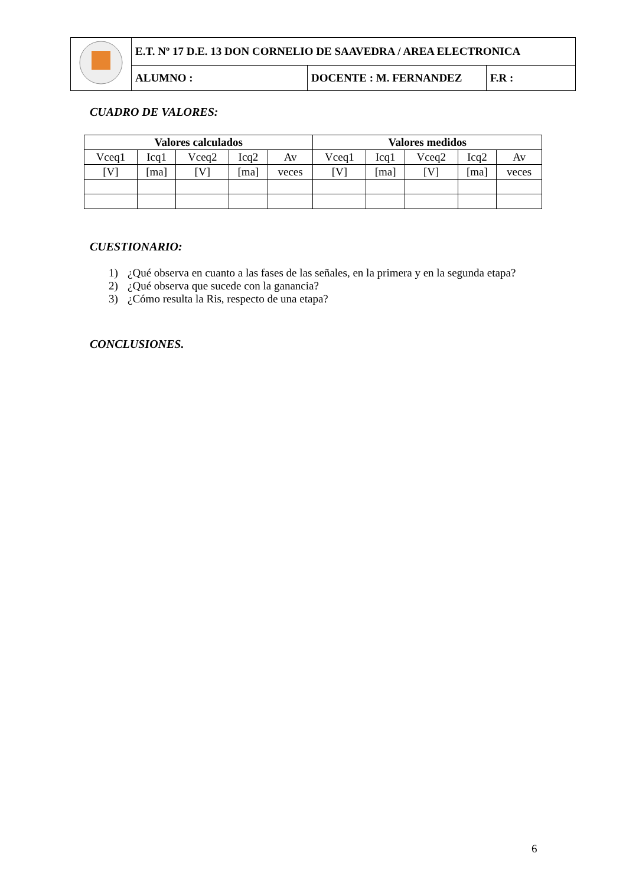| | E.T. Nº 17 D.E. 13 DON CORNELIO DE SAAVEDRA / AREA ELECTRONICA | | |
| | ALUMNO : | DOCENTE : M. FERNANDEZ | F.R : |
CUADRO DE VALORES:
| Valores calculados | | | | | Valores medidos | | | | |
| --- | --- | --- | --- | --- | --- | --- | --- | --- | --- |
| Vceq1 | Icq1 | Vceq2 | Icq2 | Av | Vceq1 | Icq1 | Vceq2 | Icq2 | Av |
| [V] | [ma] | [V] | [ma] | veces | [V] | [ma] | [V] | [ma] | veces |
CUESTIONARIO:
1) ¿Qué observa en cuanto a las fases de las señales, en la primera y en la segunda etapa?
2) ¿Qué observa que sucede con la ganancia?
3) ¿Cómo resulta la Ris, respecto de una etapa?
CONCLUSIONES.
6